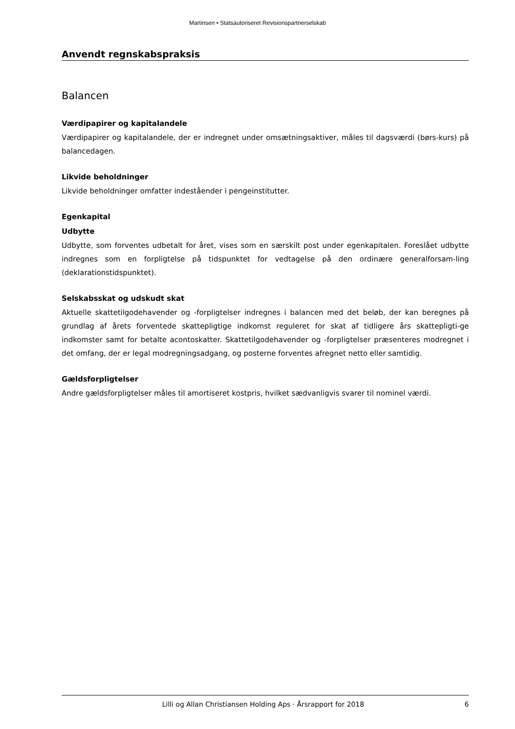Martinsen • Statsautoriseret Revisionspartnerselskab
Anvendt regnskabspraksis
Balancen
Værdipapirer og kapitalandele
Værdipapirer og kapitalandele, der er indregnet under omsætningsaktiver, måles til dagsværdi (børs-kurs) på balancedagen.
Likvide beholdninger
Likvide beholdninger omfatter indeståender i pengeinstitutter.
Egenkapital
Udbytte
Udbytte, som forventes udbetalt for året, vises som en særskilt post under egenkapitalen. Foreslået udbytte indregnes som en forpligtelse på tidspunktet for vedtagelse på den ordinære generalforsam-ling (deklarationstidspunktet).
Selskabsskat og udskudt skat
Aktuelle skattetilgodehavender og -forpligtelser indregnes i balancen med det beløb, der kan beregnes på grundlag af årets forventede skattepligtige indkomst reguleret for skat af tidligere års skattepligti-ge indkomster samt for betalte acontoskatter. Skattetilgodehavender og -forpligtelser præsenteres modregnet i det omfang, der er legal modregningsadgang, og posterne forventes afregnet netto eller samtidig.
Gældsforpligtelser
Andre gældsforpligtelser måles til amortiseret kostpris, hvilket sædvanligvis svarer til nominel værdi.
Lilli og Allan Christiansen Holding Aps · Årsrapport for 2018 6